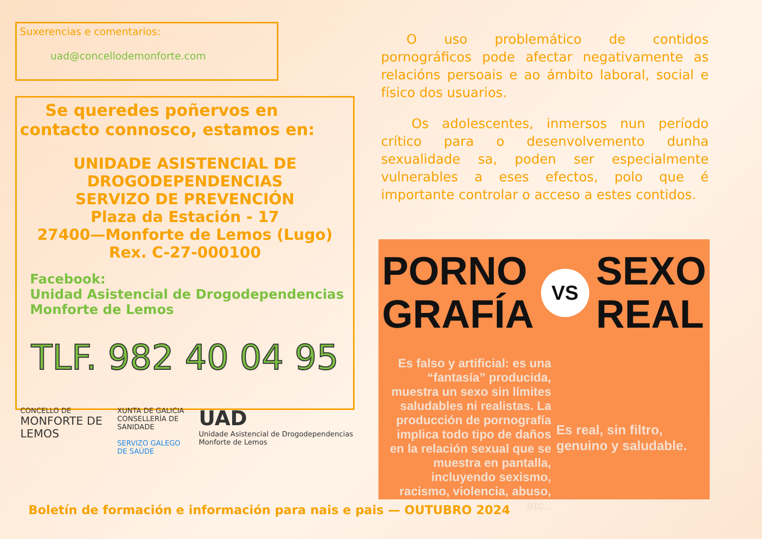Suxerencias e comentarios:
uad@concellodemonforte.com
Se queredes poñervos en contacto connosco, estamos en:
UNIDADE ASISTENCIAL DE DROGODEPENDENCIAS
SERVIZO DE PREVENCIÓN
Plaza da Estación - 17
27400—Monforte de Lemos (Lugo)
Rex. C-27-000100
Facebook:
Unidad Asistencial de Drogodependencias
Monforte de Lemos
TLF. 982 40 04 95
CONCELLO DE
MONFORTE DE LEMOS
XUNTA DE GALICIA
CONSELLERÍA DE SANIDADE
SERVIZO GALEGO DE SAÚDE
UAD
Unidade Asistencial de Drogodependencias Monforte de Lemos
O uso problemático de contidos pornográficos pode afectar negativamente as relacións persoais e ao ámbito laboral, social e físico dos usuarios.
Os adolescentes, inmersos nun período crítico para o desenvolvemento dunha sexualidade sa, poden ser especialmente vulnerables a eses efectos, polo que é importante controlar o acceso a estes contidos.
PORNO
GRAFÍA
VS
SEXO
REAL
Es falso y artificial: es una “fantasía” producida, muestra un sexo sin límites saludables ni realistas. La producción de pornografía implica todo tipo de daños en la relación sexual que se muestra en pantalla, incluyendo sexismo, racismo, violencia, abuso, etc..
Es real, sin filtro, genuino y saludable.
Boletín de formación e información para nais e pais — OUTUBRO 2024